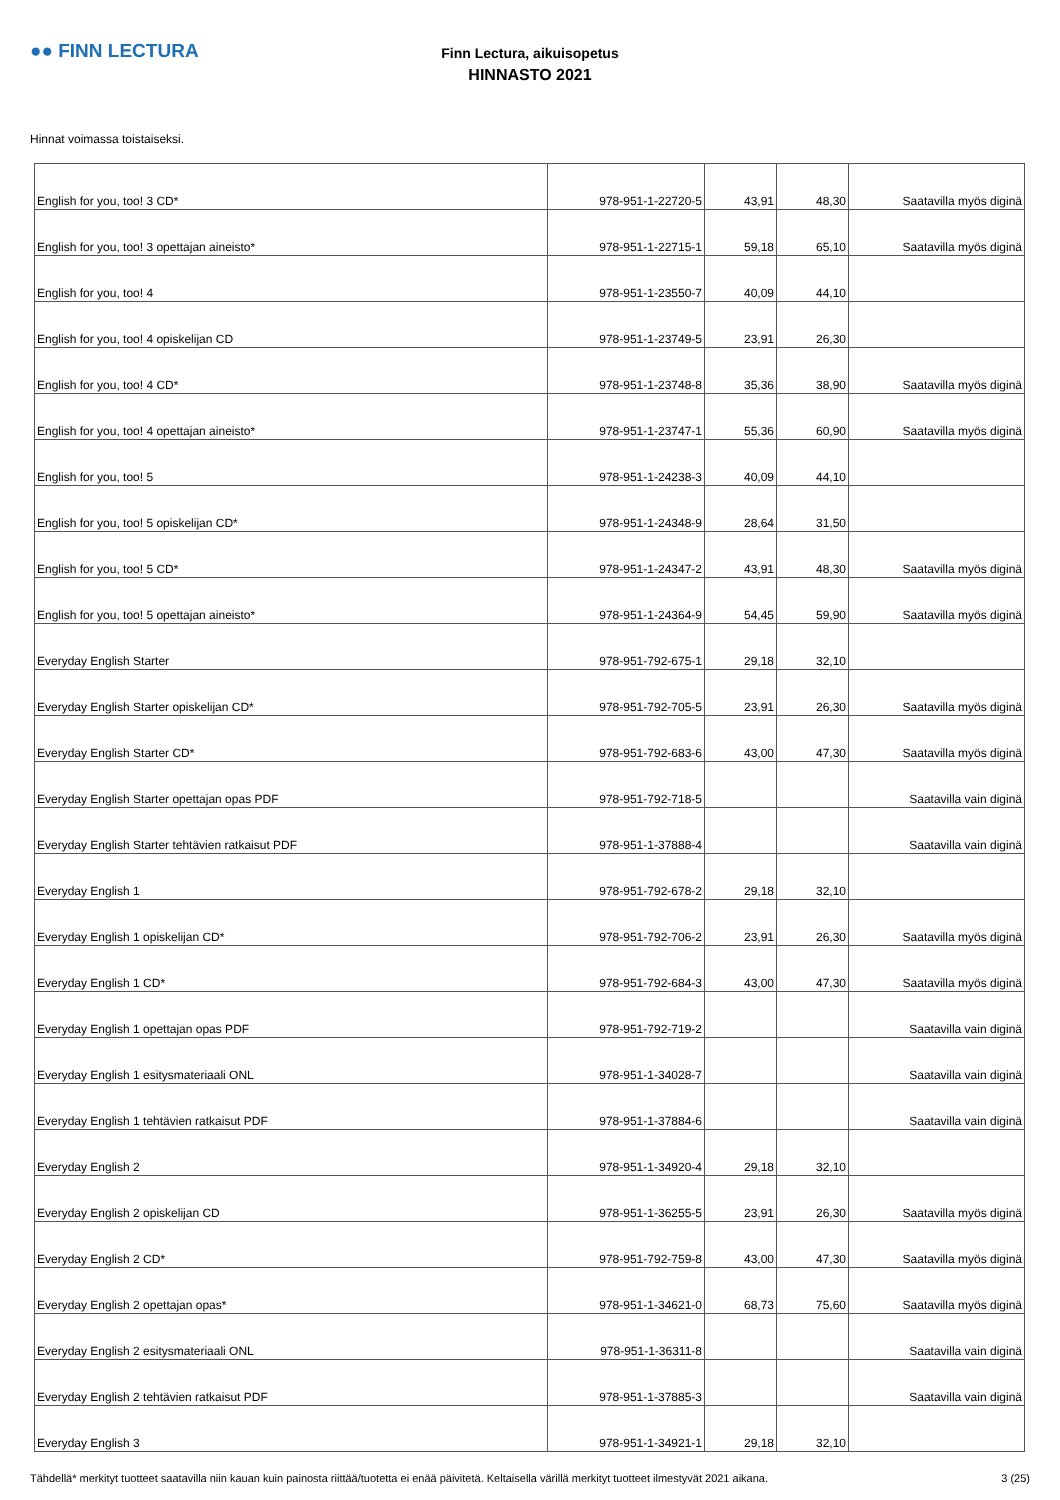●● FINN LECTURA
Finn Lectura, aikuisopetus
HINNASTO 2021
Hinnat voimassa toistaiseksi.
| English for you, too! 3 CD* | 978-951-1-22720-5 | 43,91 | 48,30 | Saatavilla myös diginä |
| English for you, too! 3 opettajan aineisto* | 978-951-1-22715-1 | 59,18 | 65,10 | Saatavilla myös diginä |
| English for you, too! 4 | 978-951-1-23550-7 | 40,09 | 44,10 | |
| English for you, too! 4 opiskelijan CD | 978-951-1-23749-5 | 23,91 | 26,30 | |
| English for you, too! 4 CD* | 978-951-1-23748-8 | 35,36 | 38,90 | Saatavilla myös diginä |
| English for you, too! 4 opettajan aineisto* | 978-951-1-23747-1 | 55,36 | 60,90 | Saatavilla myös diginä |
| English for you, too! 5 | 978-951-1-24238-3 | 40,09 | 44,10 | |
| English for you, too! 5 opiskelijan CD* | 978-951-1-24348-9 | 28,64 | 31,50 | |
| English for you, too! 5 CD* | 978-951-1-24347-2 | 43,91 | 48,30 | Saatavilla myös diginä |
| English for you, too! 5 opettajan aineisto* | 978-951-1-24364-9 | 54,45 | 59,90 | Saatavilla myös diginä |
| Everyday English Starter | 978-951-792-675-1 | 29,18 | 32,10 | |
| Everyday English Starter opiskelijan CD* | 978-951-792-705-5 | 23,91 | 26,30 | Saatavilla myös diginä |
| Everyday English Starter CD* | 978-951-792-683-6 | 43,00 | 47,30 | Saatavilla myös diginä |
| Everyday English Starter opettajan opas PDF | 978-951-792-718-5 | | | Saatavilla vain diginä |
| Everyday English Starter tehtävien ratkaisut PDF | 978-951-1-37888-4 | | | Saatavilla vain diginä |
| Everyday English 1 | 978-951-792-678-2 | 29,18 | 32,10 | |
| Everyday English 1 opiskelijan CD* | 978-951-792-706-2 | 23,91 | 26,30 | Saatavilla myös diginä |
| Everyday English 1 CD* | 978-951-792-684-3 | 43,00 | 47,30 | Saatavilla myös diginä |
| Everyday English 1 opettajan opas PDF | 978-951-792-719-2 | | | Saatavilla vain diginä |
| Everyday English 1 esitysmateriaali ONL | 978-951-1-34028-7 | | | Saatavilla vain diginä |
| Everyday English 1 tehtävien ratkaisut PDF | 978-951-1-37884-6 | | | Saatavilla vain diginä |
| Everyday English 2 | 978-951-1-34920-4 | 29,18 | 32,10 | |
| Everyday English 2 opiskelijan CD | 978-951-1-36255-5 | 23,91 | 26,30 | Saatavilla myös diginä |
| Everyday English 2 CD* | 978-951-792-759-8 | 43,00 | 47,30 | Saatavilla myös diginä |
| Everyday English 2 opettajan opas* | 978-951-1-34621-0 | 68,73 | 75,60 | Saatavilla myös diginä |
| Everyday English 2 esitysmateriaali ONL | 978-951-1-36311-8 | | | Saatavilla vain diginä |
| Everyday English 2 tehtävien ratkaisut PDF | 978-951-1-37885-3 | | | Saatavilla vain diginä |
| Everyday English 3 | 978-951-1-34921-1 | 29,18 | 32,10 | |
Tähdellä* merkityt tuotteet saatavilla niin kauan kuin painosta riittää/tuotetta ei enää päivitetä. Keltaisella värillä merkityt tuotteet ilmestyvät 2021 aikana. 3 (25)